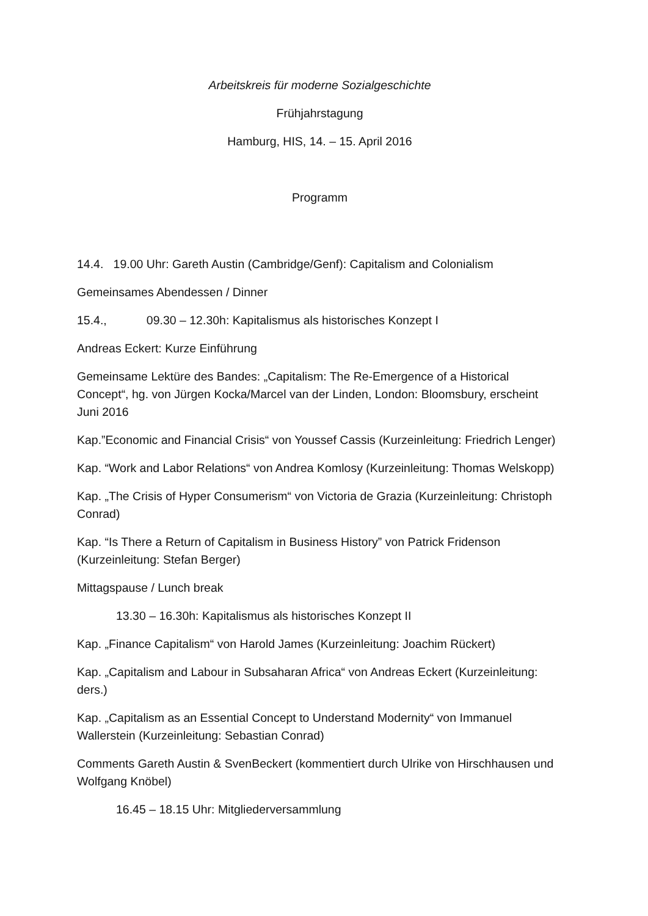Arbeitskreis für moderne Sozialgeschichte
Frühjahrstagung
Hamburg, HIS, 14. – 15. April 2016
Programm
14.4. 19.00 Uhr: Gareth Austin (Cambridge/Genf): Capitalism and Colonialism
Gemeinsames Abendessen / Dinner
15.4., 09.30 – 12.30h: Kapitalismus als historisches Konzept I
Andreas Eckert: Kurze Einführung
Gemeinsame Lektüre des Bandes: „Capitalism: The Re-Emergence of a Historical Concept“, hg. von Jürgen Kocka/Marcel van der Linden, London: Bloomsbury, erscheint Juni 2016
Kap.”Economic and Financial Crisis“ von Youssef Cassis (Kurzeinleitung: Friedrich Lenger)
Kap. “Work and Labor Relations“ von Andrea Komlosy (Kurzeinleitung: Thomas Welskopp)
Kap. „The Crisis of Hyper Consumerism“ von Victoria de Grazia (Kurzeinleitung: Christoph Conrad)
Kap. “Is There a Return of Capitalism in Business History” von Patrick Fridenson (Kurzeinleitung: Stefan Berger)
Mittagspause / Lunch break
13.30 – 16.30h: Kapitalismus als historisches Konzept II
Kap. „Finance Capitalism“ von Harold James (Kurzeinleitung: Joachim Rückert)
Kap. „Capitalism and Labour in Subsaharan Africa“ von Andreas Eckert (Kurzeinleitung: ders.)
Kap. „Capitalism as an Essential Concept to Understand Modernity“ von Immanuel Wallerstein (Kurzeinleitung: Sebastian Conrad)
Comments Gareth Austin & SvenBeckert (kommentiert durch Ulrike von Hirschhausen und Wolfgang Knöbel)
16.45 – 18.15 Uhr: Mitgliederversammlung